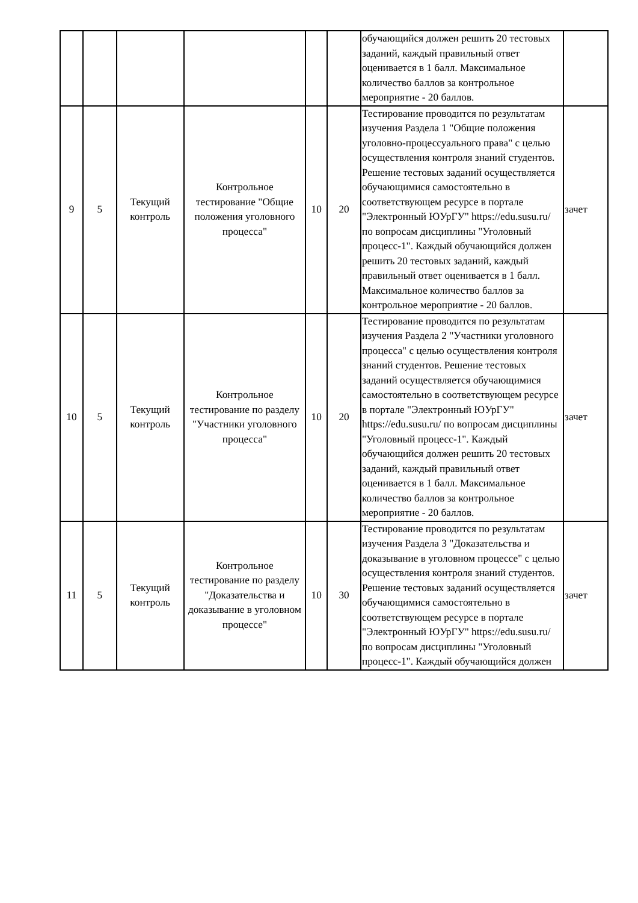| | | | | | | обучающийся должен решить 20 тестовых заданий, каждый правильный ответ оценивается в 1 балл. Максимальное количество баллов за контрольное мероприятие - 20 баллов. | |
| 9 | 5 | Текущий контроль | Контрольное тестирование "Общие положения уголовного процесса" | 10 | 20 | Тестирование проводится по результатам изучения Раздела 1 "Общие положения уголовно-процессуального права" с целью осуществления контроля знаний студентов. Решение тестовых заданий осуществляется обучающимися самостоятельно в соответствующем ресурсе в портале "Электронный ЮУрГУ" https://edu.susu.ru/ по вопросам дисциплины "Уголовный процесс-1". Каждый обучающийся должен решить 20 тестовых заданий, каждый правильный ответ оценивается в 1 балл. Максимальное количество баллов за контрольное мероприятие - 20 баллов. | зачет |
| 10 | 5 | Текущий контроль | Контрольное тестирование по разделу "Участники уголовного процесса" | 10 | 20 | Тестирование проводится по результатам изучения Раздела 2 "Участники уголовного процесса" с целью осуществления контроля знаний студентов. Решение тестовых заданий осуществляется обучающимися самостоятельно в соответствующем ресурсе в портале "Электронный ЮУрГУ" https://edu.susu.ru/ по вопросам дисциплины "Уголовный процесс-1". Каждый обучающийся должен решить 20 тестовых заданий, каждый правильный ответ оценивается в 1 балл. Максимальное количество баллов за контрольное мероприятие - 20 баллов. | зачет |
| 11 | 5 | Текущий контроль | Контрольное тестирование по разделу "Доказательства и доказывание в уголовном процессе" | 10 | 30 | Тестирование проводится по результатам изучения Раздела 3 "Доказательства и доказывание в уголовном процессе" с целью осуществления контроля знаний студентов. Решение тестовых заданий осуществляется обучающимися самостоятельно в соответствующем ресурсе в портале "Электронный ЮУрГУ" https://edu.susu.ru/ по вопросам дисциплины "Уголовный процесс-1". Каждый обучающийся должен | зачет |